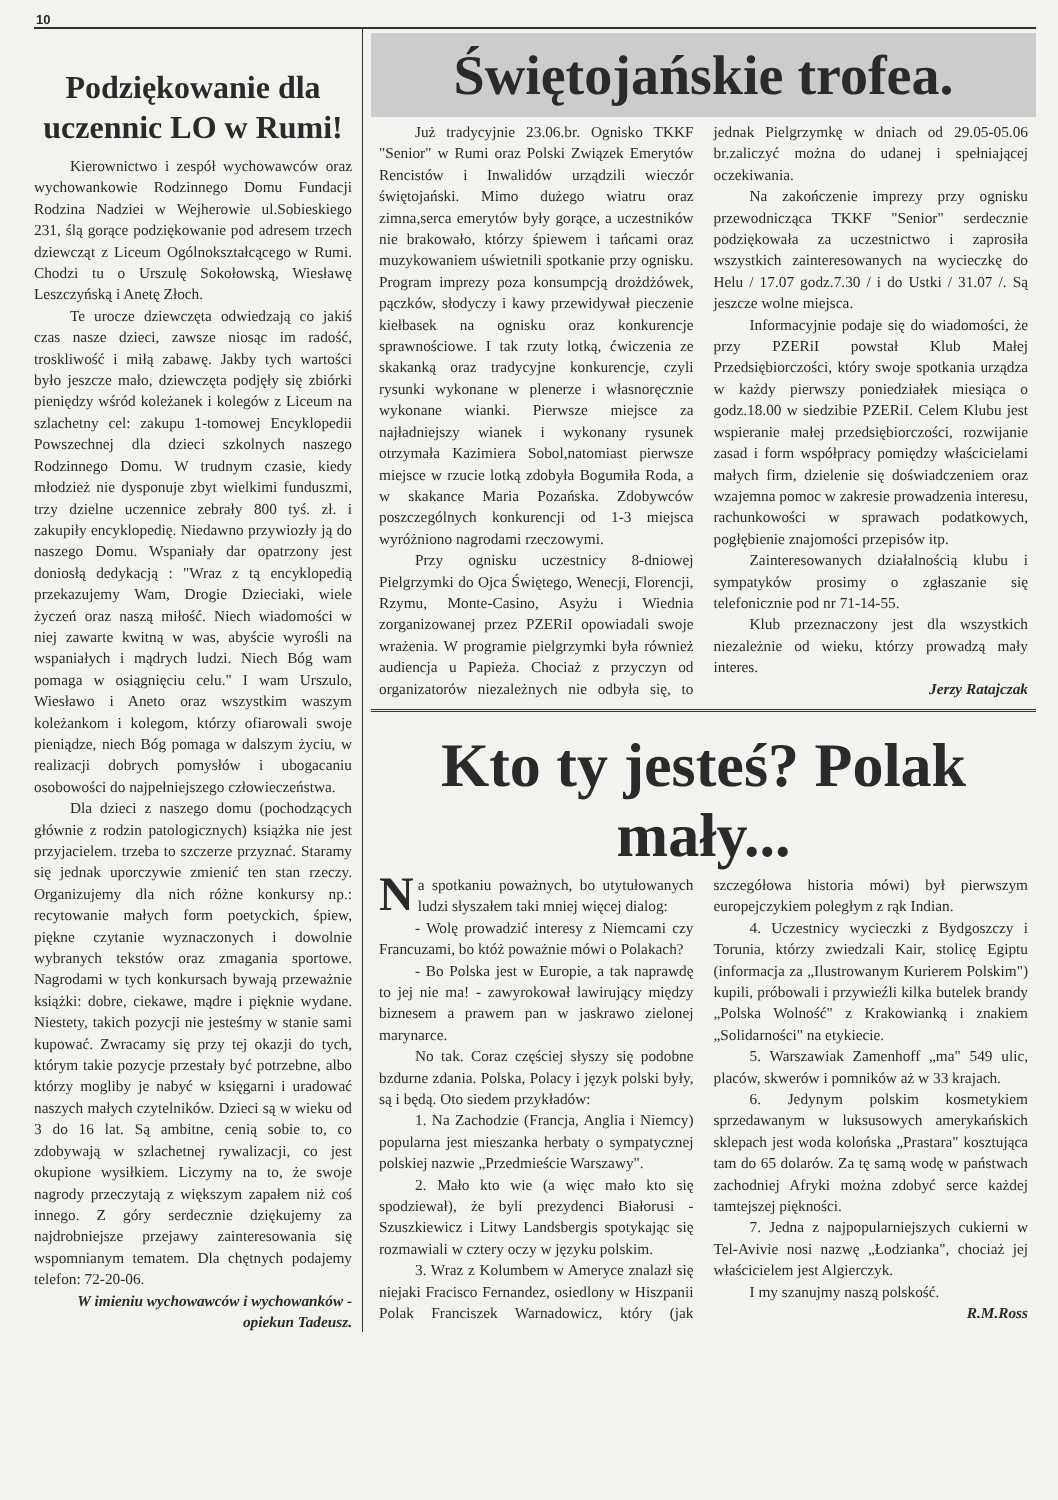10
Podziękowanie dla uczennic LO w Rumi!
Kierownictwo i zespół wychowawców oraz wychowankowie Rodzinnego Domu Fundacji Rodzina Nadziei w Wejherowie ul.Sobieskiego 231, ślą gorące podziękowanie pod adresem trzech dziewcząt z Liceum Ogólnokształcącego w Rumi. Chodzi tu o Urszulę Sokołowską, Wiesławę Leszczyńską i Anetę Złoch.
Te urocze dziewczęta odwiedzają co jakiś czas nasze dzieci, zawsze niosąc im radość, troskliwość i miłą zabawę. Jakby tych wartości było jeszcze mało, dziewczęta podjęły się zbiórki pieniędzy wśród koleżanek i kolegów z Liceum na szlachetny cel: zakupu 1-tomowej Encyklopedii Powszechnej dla dzieci szkolnych naszego Rodzinnego Domu. W trudnym czasie, kiedy młodzież nie dysponuje zbyt wielkimi funduszmi, trzy dzielne uczennice zebrały 800 tyś. zł. i zakupiły encyklopedię. Niedawno przywiozły ją do naszego Domu. Wspaniały dar opatrzony jest doniosłą dedykacją : "Wraz z tą encyklopedią przekazujemy Wam, Drogie Dzieciaki, wiele życzeń oraz naszą miłość. Niech wiadomości w niej zawarte kwitną w was, abyście wyrośli na wspaniałych i mądrych ludzi. Niech Bóg wam pomaga w osiągnięciu celu." I wam Urszulo, Wiesławo i Aneto oraz wszystkim waszym koleżankom i kolegom, którzy ofiarowali swoje pieniądze, niech Bóg pomaga w dalszym życiu, w realizacji dobrych pomysłów i ubogacaniu osobowości do najpełniejszego człowieczeństwa.
Dla dzieci z naszego domu (pochodzących głównie z rodzin patologicznych) książka nie jest przyjacielem. trzeba to szczerze przyznać. Staramy się jednak uporczywie zmienić ten stan rzeczy. Organizujemy dla nich różne konkursy np.: recytowanie małych form poetyckich, śpiew, piękne czytanie wyznaczonych i dowolnie wybranych tekstów oraz zmagania sportowe. Nagrodami w tych konkursach bywają przeważnie książki: dobre, ciekawe, mądre i pięknie wydane. Niestety, takich pozycji nie jesteśmy w stanie sami kupować. Zwracamy się przy tej okazji do tych, którym takie pozycje przestały być potrzebne, albo którzy mogliby je nabyć w księgarni i uradować naszych małych czytelników. Dzieci są w wieku od 3 do 16 lat. Są ambitne, cenią sobie to, co zdobywają w szlachetnej rywalizacji, co jest okupione wysiłkiem. Liczymy na to, że swoje nagrody przeczytają z większym zapałem niż coś innego. Z góry serdecznie dziękujemy za najdrobniejsze przejawy zainteresowania się wspomnianym tematem. Dla chętnych podajemy telefon: 72-20-06.
W imieniu wychowawców i wychowanków - opiekun Tadeusz.
Świętojańskie trofea.
Już tradycyjnie 23.06.br. Ognisko TKKF "Senior" w Rumi oraz Polski Związek Emerytów Rencistów i Inwalidów urządzili wieczór świętojański. Mimo dużego wiatru oraz zimna,serca emerytów były gorące, a uczestników nie brakowało, którzy śpiewem i tańcami oraz muzykowaniem uświetnili spotkanie przy ognisku. Program imprezy poza konsumpcją drożdżówek, pączków, słodyczy i kawy przewidywał pieczenie kiełbasek na ognisku oraz konkurencje sprawnościowe. I tak rzuty lotką, ćwiczenia ze skakanką oraz tradycyjne konkurencje, czyli rysunki wykonane w plenerze i własnoręcznie wykonane wianki. Pierwsze miejsce za najładniejszy wianek i wykonany rysunek otrzymała Kazimiera Sobol,natomiast pierwsze miejsce w rzucie lotką zdobyła Bogumiła Roda, a w skakance Maria Pozańska. Zdobywców poszczególnych konkurencji od 1-3 miejsca wyróżniono nagrodami rzeczowymi.
Przy ognisku uczestnicy 8-dniowej Pielgrzymki do Ojca Świętego, Wenecji, Florencji, Rzymu, Monte-Casino, Asyżu i Wiednia zorganizowanej przez PZERiI opowiadali swoje wrażenia. W programie pielgrzymki była również audiencja u Papieża. Chociaż z przyczyn od organizatorów niezależnych nie odbyła się, to jednak Pielgrzymkę w dniach od 29.05-05.06 br.zaliczyć można do udanej i spełniającej oczekiwania.
Na zakończenie imprezy przy ognisku przewodnicząca TKKF "Senior" serdecznie podziękowała za uczestnictwo i zaprosiła wszystkich zainteresowanych na wycieczkę do Helu / 17.07 godz.7.30 / i do Ustki / 31.07 /. Są jeszcze wolne miejsca.
Informacyjnie podaje się do wiadomości, że przy PZERiI powstał Klub Małej Przedsiębiorczości, który swoje spotkania urządza w każdy pierwszy poniedziałek miesiąca o godz.18.00 w siedzibie PZERiI. Celem Klubu jest wspieranie małej przedsiębiorczości, rozwijanie zasad i form współpracy pomiędzy właścicielami małych firm, dzielenie się doświadczeniem oraz wzajemna pomoc w zakresie prowadzenia interesu, rachunkowości w sprawach podatkowych, pogłębienie znajomości przepisów itp.
Zainteresowanych działalnością klubu i sympatyków prosimy o zgłaszanie się telefonicznie pod nr 71-14-55.
Klub przeznaczony jest dla wszystkich niezależnie od wieku, którzy prowadzą mały interes.
Jerzy Ratajczak
Kto ty jesteś? Polak mały...
Na spotkaniu poważnych, bo utytułowanych ludzi słyszałem taki mniej więcej dialog:
- Wolę prowadzić interesy z Niemcami czy Francuzami, bo któż poważnie mówi o Polakach?
- Bo Polska jest w Europie, a tak naprawdę to jej nie ma! - zawyrokował lawirujący między biznesem a prawem pan w jaskrawo zielonej marynarce.
No tak. Coraz częściej słyszy się podobne bzdurne zdania. Polska, Polacy i język polski były, są i będą. Oto siedem przykładów:
1. Na Zachodzie (Francja, Anglia i Niemcy) popularna jest mieszanka herbaty o sympatycznej polskiej nazwie „Przedmieście Warszawy".
2. Mało kto wie (a więc mało kto się spodziewał), że byli prezydenci Białorusi - Szuszkiewicz i Litwy Landsbergis spotykając się rozmawiali w cztery oczy w języku polskim.
3. Wraz z Kolumbem w Ameryce znalazł się niejaki Fracisco Fernandez, osiedlony w Hiszpanii Polak Franciszek Warnadowicz, który (jak szczegółowa historia mówi) był pierwszym europejczykiem poległym z rąk Indian.
4. Uczestnicy wycieczki z Bydgoszczy i Torunia, którzy zwiedzali Kair, stolicę Egiptu (informacja za „Ilustrowanym Kurierem Polskim") kupili, próbowali i przywieźli kilka butelek brandy „Polska Wolność" z Krakowianką i znakiem „Solidarności" na etykiecie.
5. Warszawiak Zamenhoff „ma" 549 ulic, placów, skwerów i pomników aż w 33 krajach.
6. Jedynym polskim kosmetykiem sprzedawanym w luksusowych amerykańskich sklepach jest woda kolońska „Prastara" kosztująca tam do 65 dolarów. Za tę samą wodę w państwach zachodniej Afryki można zdobyć serce każdej tamtejszej piękności.
7. Jedna z najpopularniejszych cukierni w Tel-Avivie nosi nazwę „Łodzianka", chociaż jej właścicielem jest Algierczyk.
I my szanujmy naszą polskość.
R.M.Ross